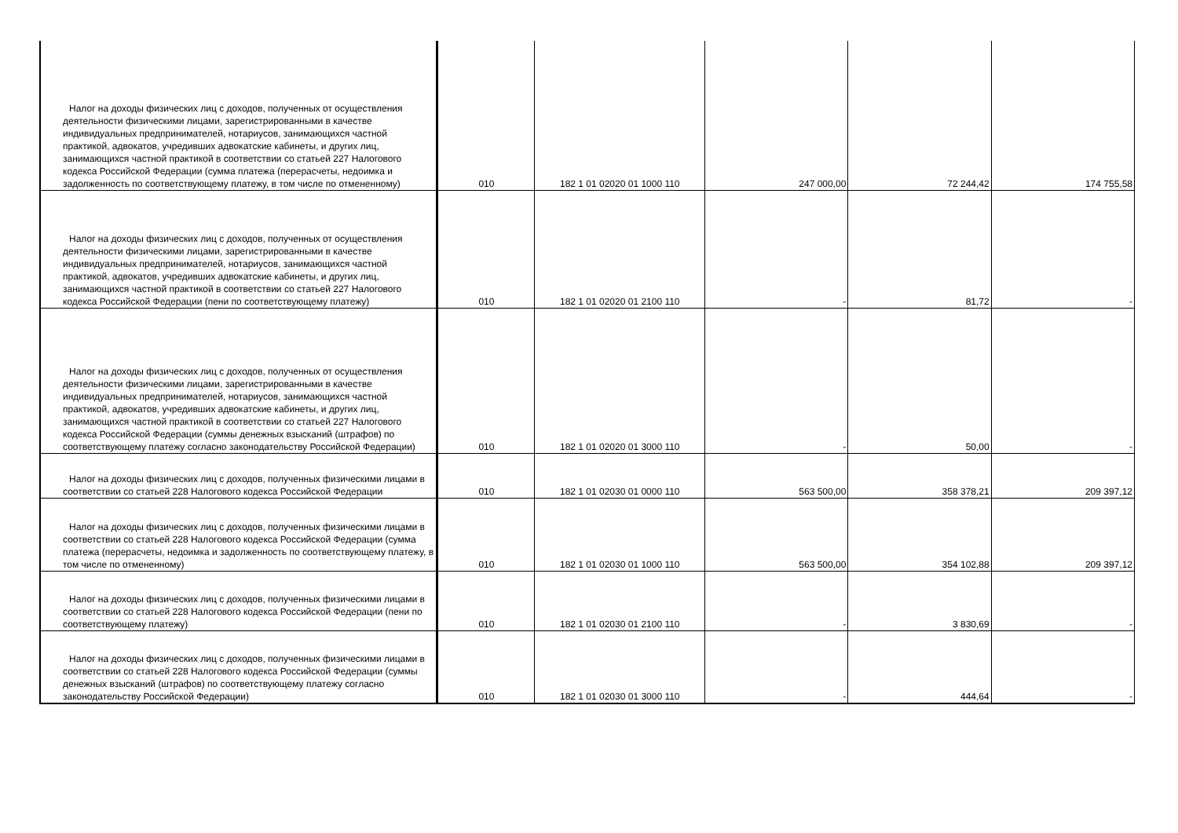| Налог на доходы физических лиц с доходов, полученных от осуществления деятельности физическими лицами, зарегистрированными в качестве индивидуальных предпринимателей, нотариусов, занимающихся частной практикой, адвокатов, учредивших адвокатские кабинеты, и других лиц, занимающихся частной практикой в соответствии со статьей 227 Налогового кодекса Российской Федерации (сумма платежа (перерасчеты, недоимка и задолженность по соответствующему платежу, в том числе по отмененному) | 010 | 182 1 01 02020 01 1000 110 | 247 000,00 | 72 244,42 | 174 755,58 |
| Налог на доходы физических лиц с доходов, полученных от осуществления деятельности физическими лицами, зарегистрированными в качестве индивидуальных предпринимателей, нотариусов, занимающихся частной практикой, адвокатов, учредивших адвокатские кабинеты, и других лиц, занимающихся частной практикой в соответствии со статьей 227 Налогового кодекса Российской Федерации (пени по соответствующему платежу) | 010 | 182 1 01 02020 01 2100 110 | - | 81,72 | - |
| Налог на доходы физических лиц с доходов, полученных от осуществления деятельности физическими лицами, зарегистрированными в качестве индивидуальных предпринимателей, нотариусов, занимающихся частной практикой, адвокатов, учредивших адвокатские кабинеты, и других лиц, занимающихся частной практикой в соответствии со статьей 227 Налогового кодекса Российской Федерации (суммы денежных взысканий (штрафов) по соответствующему платежу согласно законодательству Российской Федерации) | 010 | 182 1 01 02020 01 3000 110 | - | 50,00 | - |
| Налог на доходы физических лиц с доходов, полученных физическими лицами в соответствии со статьей 228 Налогового кодекса Российской Федерации | 010 | 182 1 01 02030 01 0000 110 | 563 500,00 | 358 378,21 | 209 397,12 |
| Налог на доходы физических лиц с доходов, полученных физическими лицами в соответствии со статьей 228 Налогового кодекса Российской Федерации (сумма платежа (перерасчеты, недоимка и задолженность по соответствующему платежу, в том числе по отмененному) | 010 | 182 1 01 02030 01 1000 110 | 563 500,00 | 354 102,88 | 209 397,12 |
| Налог на доходы физических лиц с доходов, полученных физическими лицами в соответствии со статьей 228 Налогового кодекса Российской Федерации (пени по соответствующему платежу) | 010 | 182 1 01 02030 01 2100 110 | - | 3 830,69 | - |
| Налог на доходы физических лиц с доходов, полученных физическими лицами в соответствии со статьей 228 Налогового кодекса Российской Федерации (суммы денежных взысканий (штрафов) по соответствующему платежу согласно законодательству Российской Федерации) | 010 | 182 1 01 02030 01 3000 110 | - | 444,64 | - |